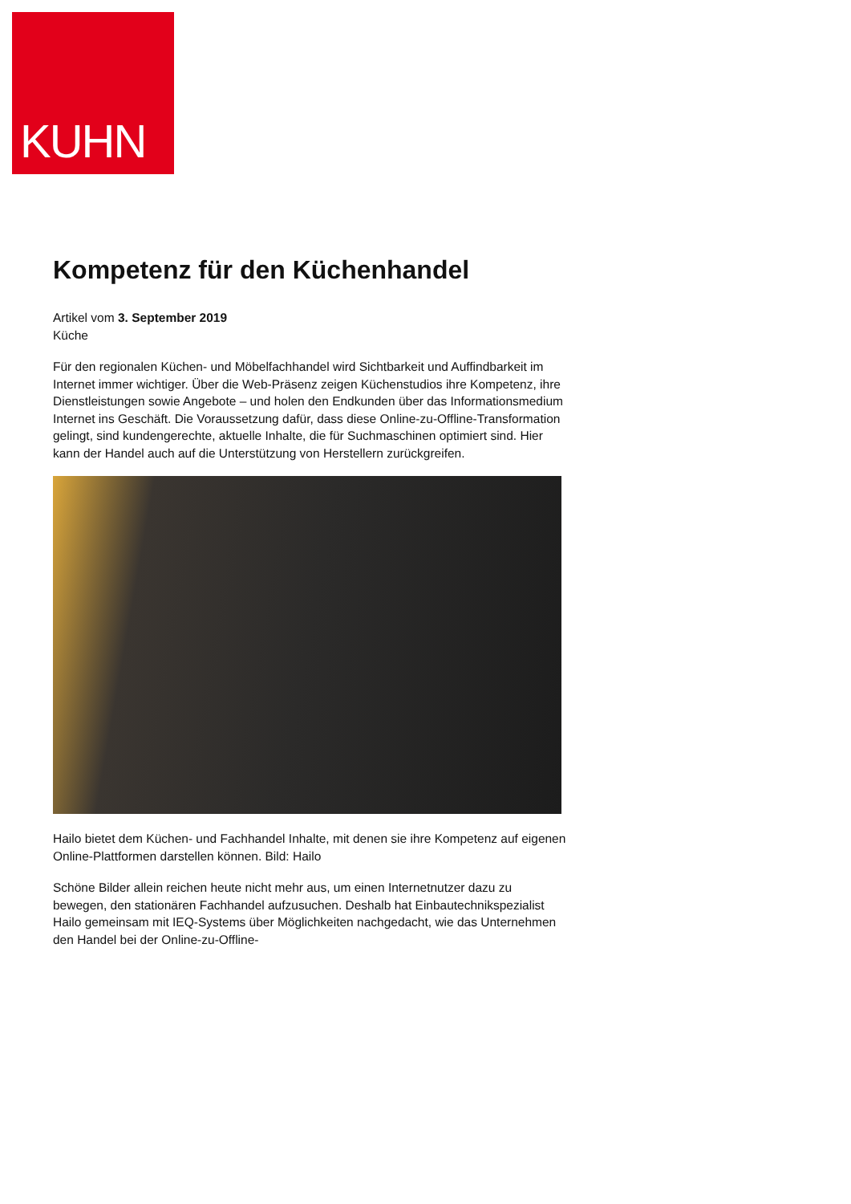KUHN
Kompetenz für den Küchenhandel
Artikel vom 3. September 2019
Küche
Für den regionalen Küchen- und Möbelfachhandel wird Sichtbarkeit und Auffindbarkeit im Internet immer wichtiger. Über die Web-Präsenz zeigen Küchenstudios ihre Kompetenz, ihre Dienstleistungen sowie Angebote – und holen den Endkunden über das Informationsmedium Internet ins Geschäft. Die Voraussetzung dafür, dass diese Online-zu-Offline-Transformation gelingt, sind kundengerechte, aktuelle Inhalte, die für Suchmaschinen optimiert sind. Hier kann der Handel auch auf die Unterstützung von Herstellern zurückgreifen.
Hailo bietet dem Küchen- und Fachhandel Inhalte, mit denen sie ihre Kompetenz auf eigenen Online-Plattformen darstellen können. Bild: Hailo
Schöne Bilder allein reichen heute nicht mehr aus, um einen Internetnutzer dazu zu bewegen, den stationären Fachhandel aufzusuchen. Deshalb hat Einbautechnikspezialist Hailo gemeinsam mit IEQ-Systems über Möglichkeiten nachgedacht, wie das Unternehmen den Handel bei der Online-zu-Offline-